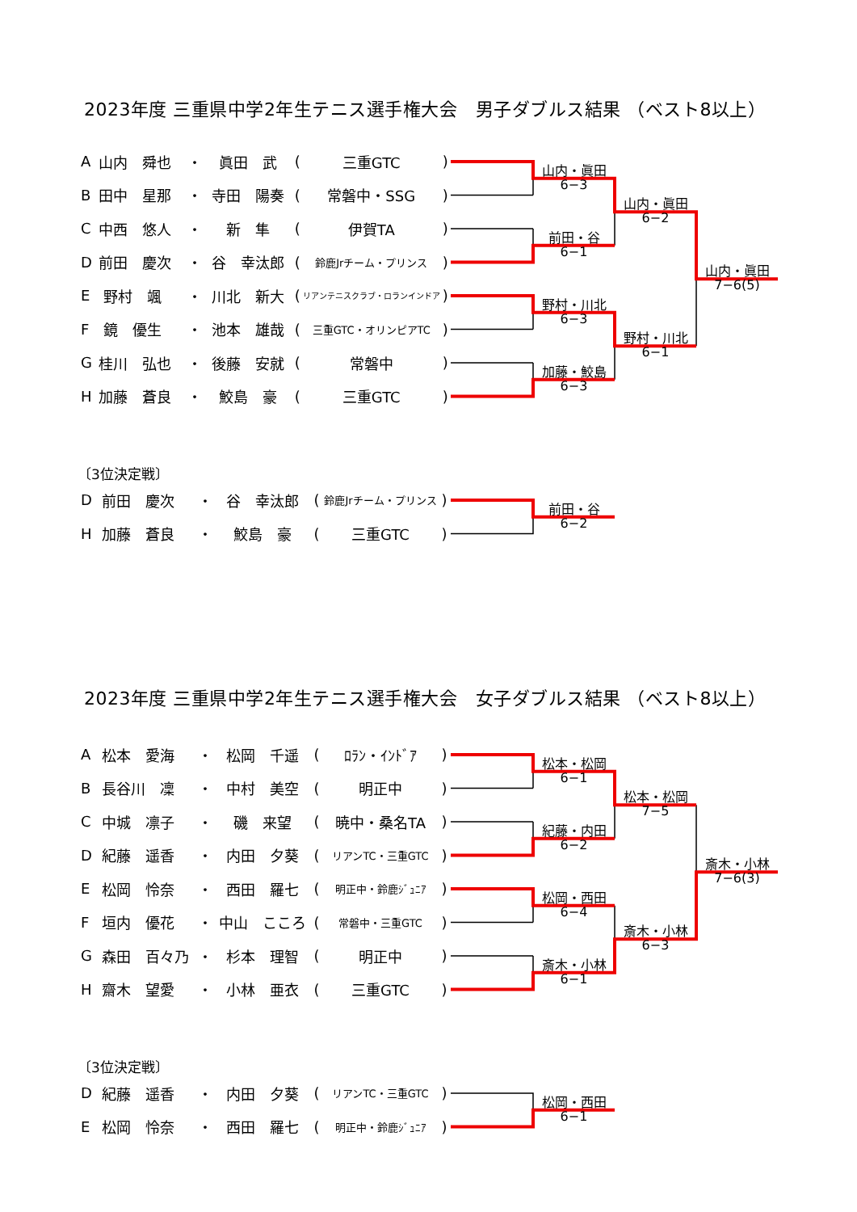2023年度 三重県中学2年生テニス選手権大会　男子ダブルス結果 （ベスト8以上）
| A | 山内 舜也 | ・ | 眞田 武 | ( | 三重GTC | ) |
| B | 田中 星那 | ・ | 寺田 陽奏 | ( | 常磐中・SSG | ) |
| C | 中西 悠人 | ・ | 新 隼 | ( | 伊賀TA | ) |
| D | 前田 慶次 | ・ | 谷 幸汰郎 | ( | 鈴鹿Jrチーム・プリンス | ) |
| E | 野村 颯 | ・ | 川北 新大 | ( | リアンテニスクラブ・ロランインドア | ) |
| F | 鏡 優生 | ・ | 池本 雄哉 | ( | 三重GTC・オリンピアTC | ) |
| G | 桂川 弘也 | ・ | 後藤 安就 | ( | 常磐中 | ) |
| H | 加藤 蒼良 | ・ | 鮫島 豪 | ( | 三重GTC | ) |
山内・眞田
6−3
前田・谷
6−1
野村・川北
6−3
加藤・鮫島
6−3
山内・眞田
6−2
野村・川北
6−1
山内・眞田
7−6(5)
〔3位決定戦〕
| D | 前田 慶次 | ・ | 谷 幸汰郎 | ( | 鈴鹿Jrチーム・プリンス | ) |
| H | 加藤 蒼良 | ・ | 鮫島 豪 | ( | 三重GTC | ) |
前田・谷
6−2
2023年度 三重県中学2年生テニス選手権大会　女子ダブルス結果 （ベスト8以上）
| A | 松本 愛海 | ・ | 松岡 千遥 | ( | ﾛﾗﾝ・ｲﾝﾄﾞｱ | ) |
| B | 長谷川 凜 | ・ | 中村 美空 | ( | 明正中 | ) |
| C | 中城 凛子 | ・ | 磯 来望 | ( | 暁中・桑名TA | ) |
| D | 紀藤 遥香 | ・ | 内田 夕葵 | ( | リアンTC・三重GTC | ) |
| E | 松岡 怜奈 | ・ | 西田 羅七 | ( | 明正中・鈴鹿ｼﾞｭﾆｱ | ) |
| F | 垣内 優花 | ・ | 中山 こころ | ( | 常磐中・三重GTC | ) |
| G | 森田 百々乃 | ・ | 杉本 理智 | ( | 明正中 | ) |
| H | 齋木 望愛 | ・ | 小林 亜衣 | ( | 三重GTC | ) |
松本・松岡
6−1
紀藤・内田
6−2
松岡・西田
6−4
斎木・小林
6−1
松本・松岡
7−5
斎木・小林
6−3
斎木・小林
7−6(3)
〔3位決定戦〕
| D | 紀藤 遥香 | ・ | 内田 夕葵 | ( | リアンTC・三重GTC | ) |
| E | 松岡 怜奈 | ・ | 西田 羅七 | ( | 明正中・鈴鹿ｼﾞｭﾆｱ | ) |
松岡・西田
6−1